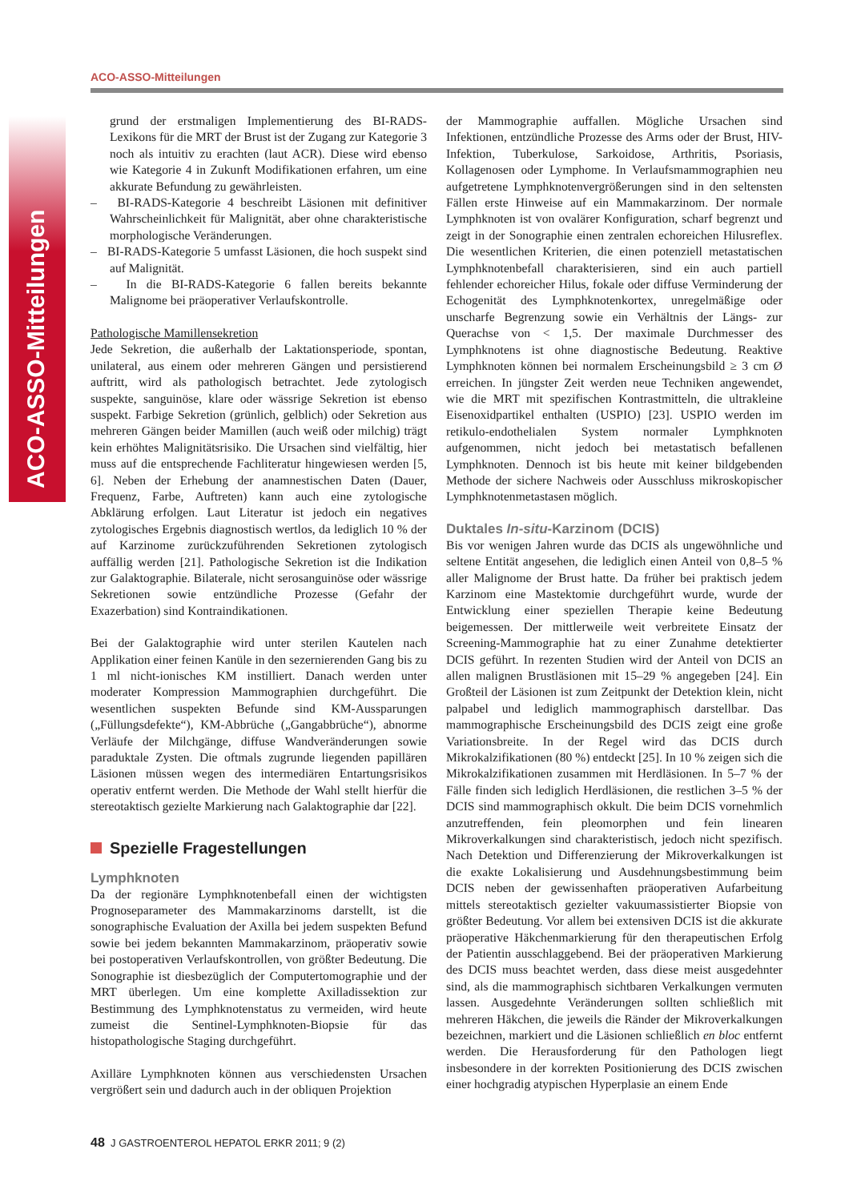ACO-ASSO-Mitteilungen
ACO-ASSO-Mitteilungen
grund der erstmaligen Implementierung des BI-RADS-Lexikons für die MRT der Brust ist der Zugang zur Kategorie 3 noch als intuitiv zu erachten (laut ACR). Diese wird ebenso wie Kategorie 4 in Zukunft Modifikationen erfahren, um eine akkurate Befundung zu gewährleisten.
– BI-RADS-Kategorie 4 beschreibt Läsionen mit definitiver Wahrscheinlichkeit für Malignität, aber ohne charakteristische morphologische Veränderungen.
– BI-RADS-Kategorie 5 umfasst Läsionen, die hoch suspekt sind auf Malignität.
– In die BI-RADS-Kategorie 6 fallen bereits bekannte Malignome bei präoperativer Verlaufskontrolle.
Pathologische Mamillensekretion
Jede Sekretion, die außerhalb der Laktationsperiode, spontan, unilateral, aus einem oder mehreren Gängen und persistierend auftritt, wird als pathologisch betrachtet. Jede zytologisch suspekte, sanguinöse, klare oder wässrige Sekretion ist ebenso suspekt. Farbige Sekretion (grünlich, gelblich) oder Sekretion aus mehreren Gängen beider Mamillen (auch weiß oder milchig) trägt kein erhöhtes Malignitätsrisiko. Die Ursachen sind vielfältig, hier muss auf die entsprechende Fachliteratur hingewiesen werden [5, 6]. Neben der Erhebung der anamnestischen Daten (Dauer, Frequenz, Farbe, Auftreten) kann auch eine zytologische Abklärung erfolgen. Laut Literatur ist jedoch ein negatives zytologisches Ergebnis diagnostisch wertlos, da lediglich 10 % der auf Karzinome zurückzuführenden Sekretionen zytologisch auffällig werden [21]. Pathologische Sekretion ist die Indikation zur Galaktographie. Bilaterale, nicht serosanguinöse oder wässrige Sekretionen sowie entzündliche Prozesse (Gefahr der Exazerbation) sind Kontraindikationen.
Bei der Galaktographie wird unter sterilen Kautelen nach Applikation einer feinen Kanüle in den sezernierenden Gang bis zu 1 ml nicht-ionisches KM instilliert. Danach werden unter moderater Kompression Mammographien durchgeführt. Die wesentlichen suspekten Befunde sind KM-Aussparungen („Füllungsdefekte“), KM-Abbrüche („Gangabbrüche“), abnorme Verläufe der Milchgänge, diffuse Wandveränderungen sowie paraduktale Zysten. Die oftmals zugrunde liegenden papillären Läsionen müssen wegen des intermediären Entartungsrisikos operativ entfernt werden. Die Methode der Wahl stellt hierfür die stereotaktisch gezielte Markierung nach Galaktographie dar [22].
Spezielle Fragestellungen
Lymphknoten
Da der regionäre Lymphknotenbefall einen der wichtigsten Prognoseparameter des Mammakarzinoms darstellt, ist die sonographische Evaluation der Axilla bei jedem suspekten Befund sowie bei jedem bekannten Mammakarzinom, präoperativ sowie bei postoperativen Verlaufskontrollen, von größter Bedeutung. Die Sonographie ist diesbezüglich der Computertomographie und der MRT überlegen. Um eine komplette Axilladissektion zur Bestimmung des Lymphknotenstatus zu vermeiden, wird heute zumeist die Sentinel-Lymphknoten-Biopsie für das histopathologische Staging durchgeführt.
Axilläre Lymphknoten können aus verschiedensten Ursachen vergrößert sein und dadurch auch in der obliquen Projektion
der Mammographie auffallen. Mögliche Ursachen sind Infektionen, entzündliche Prozesse des Arms oder der Brust, HIV-Infektion, Tuberkulose, Sarkoidose, Arthritis, Psoriasis, Kollagenosen oder Lymphome. In Verlaufsmammographien neu aufgetretene Lymphknotenvergrößerungen sind in den seltensten Fällen erste Hinweise auf ein Mammakarzinom. Der normale Lymphknoten ist von ovalärer Konfiguration, scharf begrenzt und zeigt in der Sonographie einen zentralen echoreichen Hilusreflex. Die wesentlichen Kriterien, die einen potenziell metastatischen Lymphknotenbefall charakterisieren, sind ein auch partiell fehlender echoreicher Hilus, fokale oder diffuse Verminderung der Echogenität des Lymphknotenkortex, unregelmäßige oder unscharfe Begrenzung sowie ein Verhältnis der Längs- zur Querachse von < 1,5. Der maximale Durchmesser des Lymphknotens ist ohne diagnostische Bedeutung. Reaktive Lymphknoten können bei normalem Erscheinungsbild ≥ 3 cm Ø erreichen. In jüngster Zeit werden neue Techniken angewendet, wie die MRT mit spezifischen Kontrastmitteln, die ultrakleine Eisenoxidpartikel enthalten (USPIO) [23]. USPIO werden im retikulo-endothelialen System normaler Lymphknoten aufgenommen, nicht jedoch bei metastatisch befallenen Lymphknoten. Dennoch ist bis heute mit keiner bildgebenden Methode der sichere Nachweis oder Ausschluss mikroskopischer Lymphknotenmetastasen möglich.
Duktales In-situ-Karzinom (DCIS)
Bis vor wenigen Jahren wurde das DCIS als ungewöhnliche und seltene Entität angesehen, die lediglich einen Anteil von 0,8–5 % aller Malignome der Brust hatte. Da früher bei praktisch jedem Karzinom eine Mastektomie durchgeführt wurde, wurde der Entwicklung einer speziellen Therapie keine Bedeutung beigemessen. Der mittlerweile weit verbreitete Einsatz der Screening-Mammographie hat zu einer Zunahme detektierter DCIS geführt. In rezenten Studien wird der Anteil von DCIS an allen malignen Brustläsionen mit 15–29 % angegeben [24]. Ein Großteil der Läsionen ist zum Zeitpunkt der Detektion klein, nicht palpabel und lediglich mammographisch darstellbar. Das mammographische Erscheinungsbild des DCIS zeigt eine große Variationsbreite. In der Regel wird das DCIS durch Mikrokalzifikationen (80 %) entdeckt [25]. In 10 % zeigen sich die Mikrokalzifikationen zusammen mit Herdläsionen. In 5–7 % der Fälle finden sich lediglich Herdläsionen, die restlichen 3–5 % der DCIS sind mammographisch okkult. Die beim DCIS vornehmlich anzutreffenden, fein pleomorphen und fein linearen Mikroverkalkungen sind charakteristisch, jedoch nicht spezifisch. Nach Detektion und Differenzierung der Mikroverkalkungen ist die exakte Lokalisierung und Ausdehnungsbestimmung beim DCIS neben der gewissenhaften präoperativen Aufarbeitung mittels stereotaktisch gezielter vakuumassistierter Biopsie von größter Bedeutung. Vor allem bei extensiven DCIS ist die akkurate präoperative Häkchenmarkierung für den therapeutischen Erfolg der Patientin ausschlaggebend. Bei der präoperativen Markierung des DCIS muss beachtet werden, dass diese meist ausgedehnter sind, als die mammographisch sichtbaren Verkalkungen vermuten lassen. Ausgedehnte Veränderungen sollten schließlich mit mehreren Häkchen, die jeweils die Ränder der Mikroverkalkungen bezeichnen, markiert und die Läsionen schließlich en bloc entfernt werden. Die Herausforderung für den Pathologen liegt insbesondere in der korrekten Positionierung des DCIS zwischen einer hochgradig atypischen Hyperplasie an einem Ende
48 J GASTROENTEROL HEPATOL ERKR 2011; 9 (2)